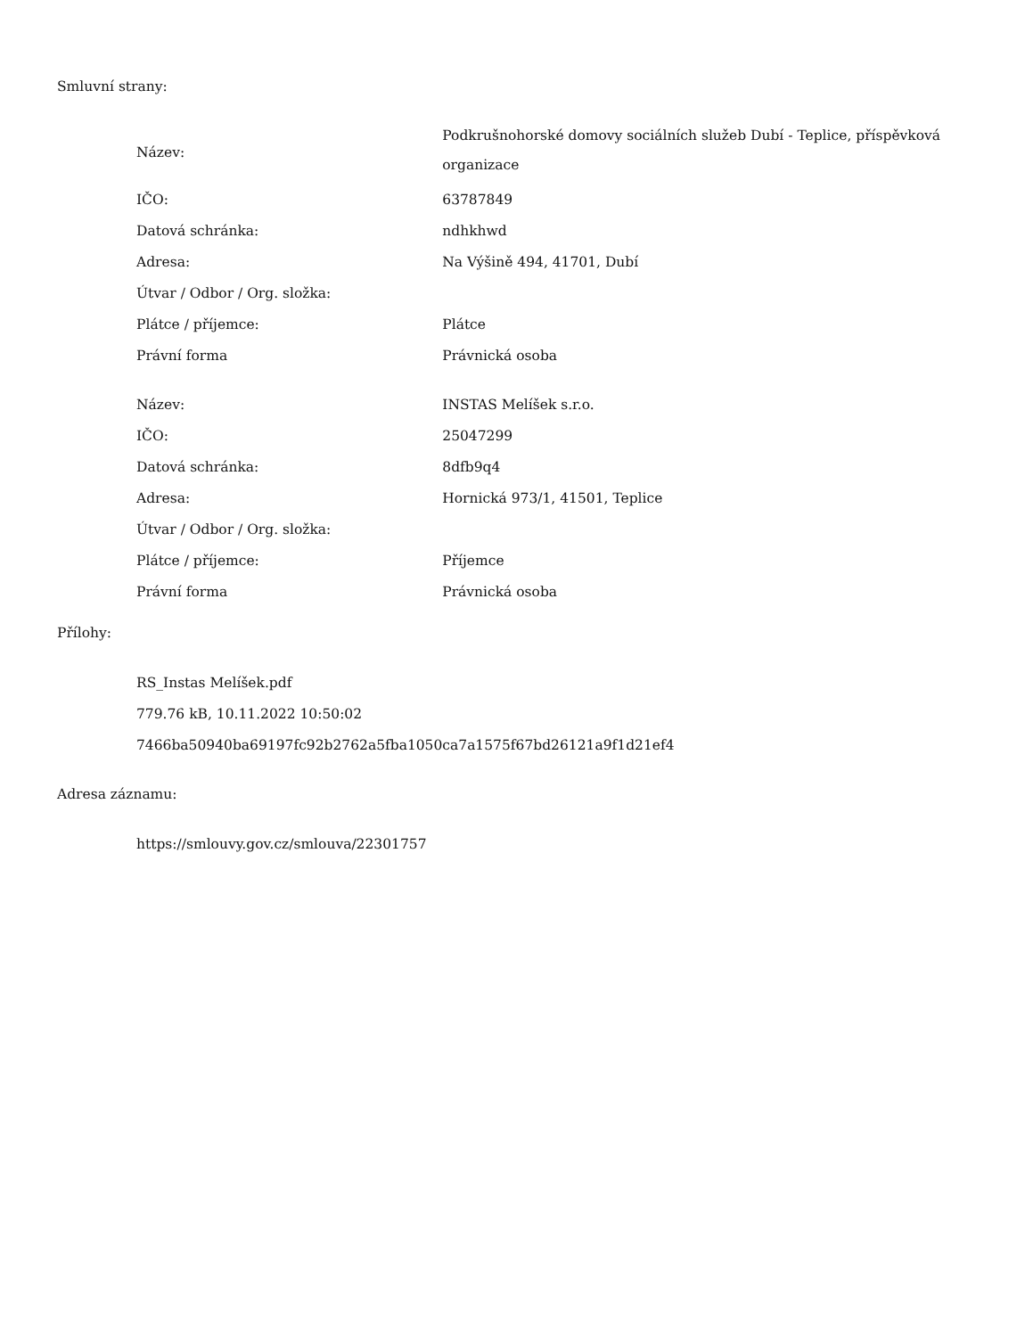Smluvní strany:
| Název: | Podkrušnohorské domovy sociálních služeb Dubí - Teplice, příspěvková organizace |
| IČO: | 63787849 |
| Datová schránka: | ndhkhwd |
| Adresa: | Na Výšině 494, 41701, Dubí |
| Útvar / Odbor / Org. složka: | |
| Plátce / příjemce: | Plátce |
| Právní forma | Právnická osoba |
| Název: | INSTAS Melíšek s.r.o. |
| IČO: | 25047299 |
| Datová schránka: | 8dfb9q4 |
| Adresa: | Hornická 973/1, 41501, Teplice |
| Útvar / Odbor / Org. složka: | |
| Plátce / příjemce: | Příjemce |
| Právní forma | Právnická osoba |
Přílohy:
RS_Instas Melíšek.pdf
779.76 kB, 10.11.2022 10:50:02
7466ba50940ba69197fc92b2762a5fba1050ca7a1575f67bd26121a9f1d21ef4
Adresa záznamu:
https://smlouvy.gov.cz/smlouva/22301757